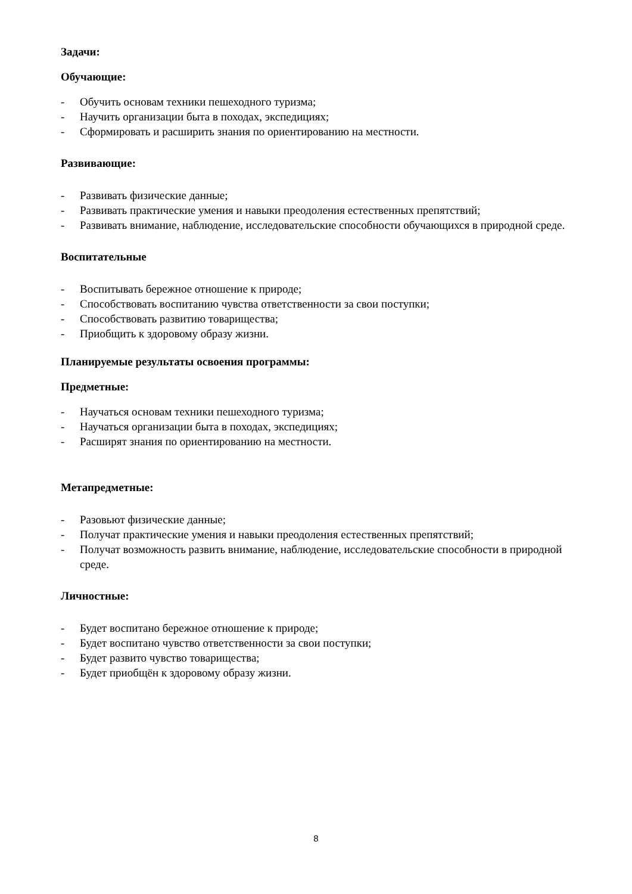Задачи:
Обучающие:
- Обучить основам техники пешеходного туризма;
- Научить организации быта в походах, экспедициях;
- Сформировать и расширить знания по ориентированию на местности.
Развивающие:
- Развивать физические данные;
- Развивать практические умения и навыки преодоления естественных препятствий;
- Развивать внимание, наблюдение, исследовательские способности обучающихся в природной среде.
Воспитательные
- Воспитывать бережное отношение к природе;
- Способствовать воспитанию чувства ответственности за свои поступки;
- Способствовать развитию товарищества;
- Приобщить к здоровому образу жизни.
Планируемые результаты освоения программы:
Предметные:
- Научаться основам техники пешеходного туризма;
- Научаться организации быта в походах, экспедициях;
- Расширят знания по ориентированию на местности.
Метапредметные:
- Разовьют физические данные;
- Получат практические умения и навыки преодоления естественных препятствий;
- Получат возможность развить внимание, наблюдение, исследовательские способности в природной среде.
Личностные:
- Будет воспитано бережное отношение к природе;
- Будет воспитано чувство ответственности за свои поступки;
- Будет развито чувство товарищества;
- Будет приобщён к здоровому образу жизни.
8